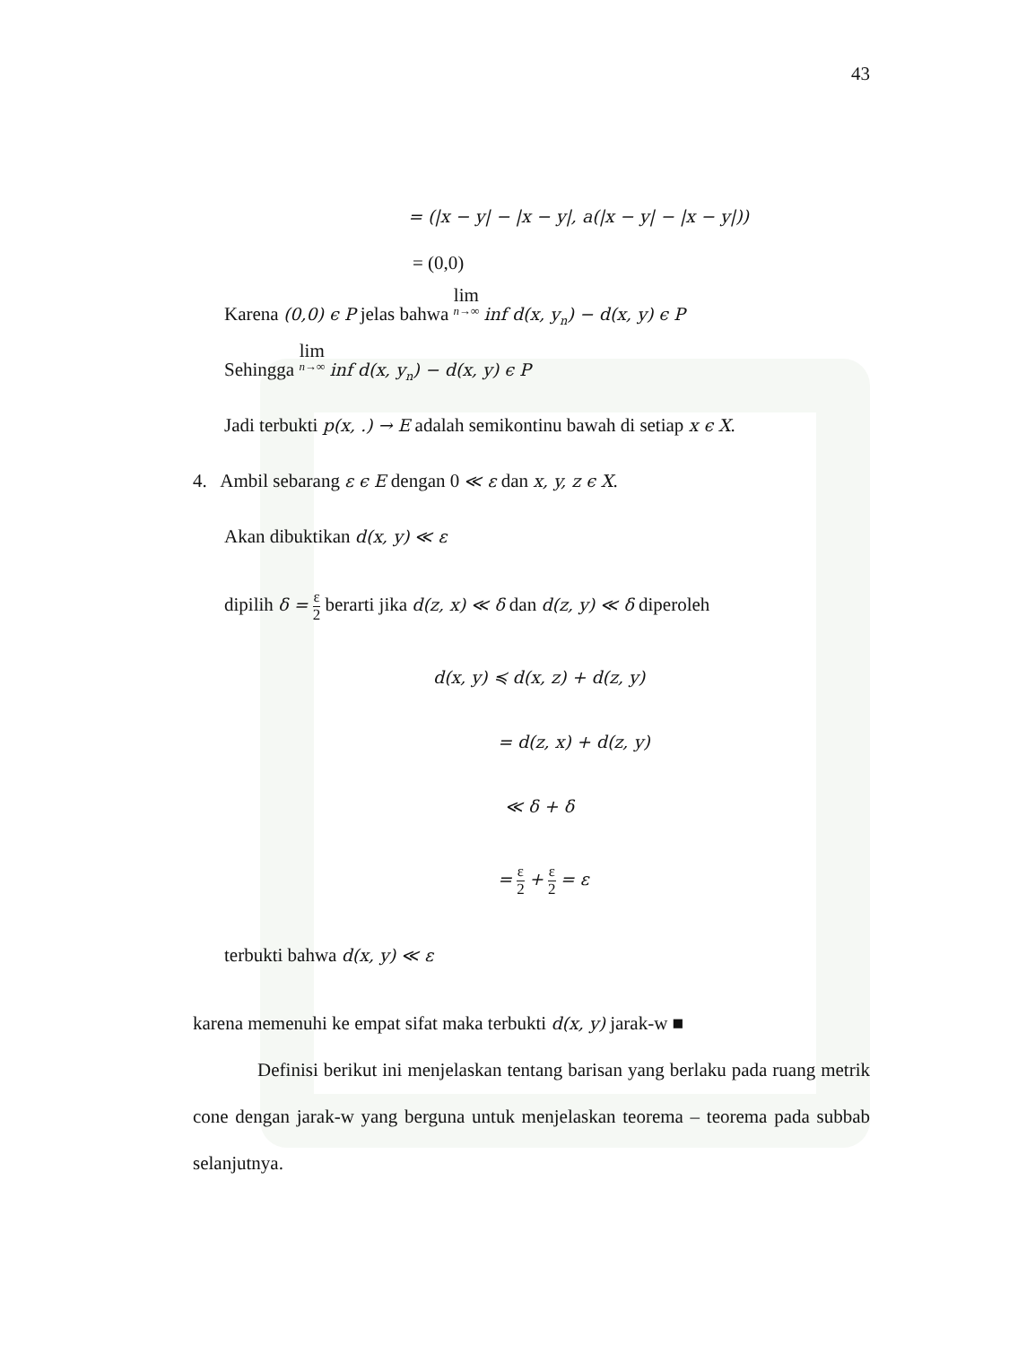43
= (|x − y| − |x − y|, a(|x − y| − |x − y|))
= (0,0)
Karena (0,0) ϵ P jelas bahwa lim n→∞ inf d(x, y<sub>n</sub>) − d(x, y) ϵ P
Sehingga lim n→∞ inf d(x, y<sub>n</sub>) − d(x, y) ϵ P
Jadi terbukti p(x, .) → E adalah semikontinu bawah di setiap x ϵ X.
4. Ambil sebarang ε ϵ E dengan 0 ≪ ε dan x, y, z ϵ X.
Akan dibuktikan d(x, y) ≪ ε
dipilih δ = ε 2 berarti jika d(z, x) ≪ δ dan d(z, y) ≪ δ diperoleh
d(x, y) ≼ d(x, z) + d(z, y)
= d(z, x) + d(z, y)
≪ δ + δ
= ε 2 + ε 2 = ε
terbukti bahwa d(x, y) ≪ ε
karena memenuhi ke empat sifat maka terbukti d(x, y) jarak-w ■
Definisi berikut ini menjelaskan tentang barisan yang berlaku pada ruang metrik cone dengan jarak-w yang berguna untuk menjelaskan teorema – teorema pada subbab selanjutnya.